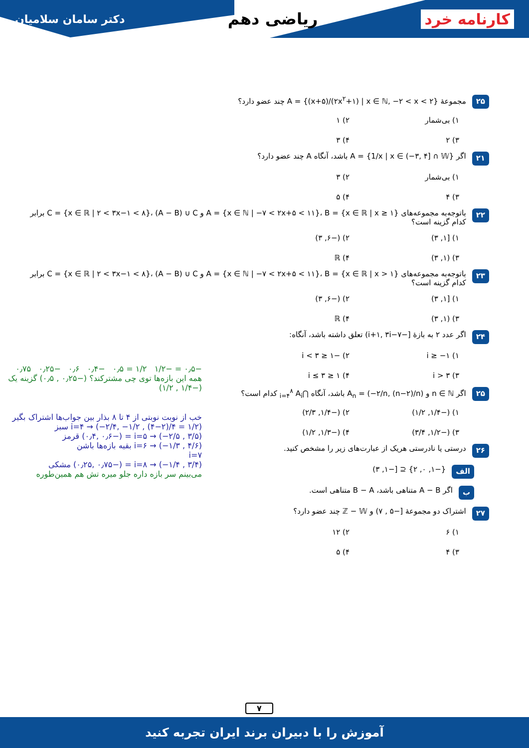کارنامه خرد ریاضی دهم
دکتر سامان سلامیان
۲۵
مجموعهٔ A = {(x+۵)/(۲x<sup>۲</sup>+۱) | x ∈ ℕ, −۲ < x < ۲} چند عضو دارد؟
۱) بی‌شمار
۲) ۱
۳) ۲
۴) ۳
۲۱
اگر A = {1/x | x ∈ (−۳, ۴] ∩ 𝕎} باشد، آنگاه A چند عضو دارد؟
۱) بی‌شمار
۲) ۳
۳) ۴
۴) ۵
۲۲
باتوجه‌به مجموعه‌های A = {x ∈ ℕ | −۷ < ۲x+۵ < ۱۱}، B = {x ∈ ℝ | x ≥ ۱} و C = {x ∈ ℝ | ۲ < ۳x−۱ < ۸}، (A − B) ∪ C برابر کدام گزینه است؟
۱) [۱, ۳)
۲) (−۶, ۳)
۳) (۱, ۳)
۴) ℝ
۲۳
باتوجه‌به مجموعه‌های A = {x ∈ ℕ | −۷ < ۲x+۵ < ۱۱}، B = {x ∈ ℝ | x > ۱} و C = {x ∈ ℝ | ۲ < ۳x−۱ < ۸}، (A − B) ∪ C برابر کدام گزینه است؟
۱) [۱, ۳)
۲) (−۶, ۳)
۳) (۱, ۳)
۴) ℝ
۲۴
اگر عدد ۲ به بازهٔ [−i+۱, ۳i−۷) تعلق داشته باشد، آنگاه:
۱) i ≥ −۱
۲) −۱ ≤ i < ۳
۳) i > ۳
۴) ۱ ≤ i ≤ ۳
۲۵
اگر n ∈ ℕ و A<sub>n</sub> = (−۲/n, (n−۲)/n) باشد، آنگاه ⋂<sub>i=۴</sub><sup>۸</sup> A<sub>i</sub> کدام است؟
۱) (−۱/۴, ۱/۲)
۲) (−۱/۴, ۲/۳)
۳) (−۱/۲, ۳/۴)
۴) (−۱/۳, ۱/۲)
۲۶
درستی یا نادرستی هریک از عبارت‌های زیر را مشخص کنید.
الف
{−۱, ۰, ۲} ⊆ [−۱, ۳)
ب
اگر A − B متناهی باشد، B − A متناهی است.
۲۷
اشتراک دو مجموعهٔ [−۵ , ۷) و ℤ − 𝕎 چند عضو دارد؟
۱) ۶
۲) ۱۲
۳) ۴
۴) ۵
−۰٫۵ = −۱/۲ ۱/۲ = ۰٫۵ −۰٫۴ ۰٫۶ −۰٫۲۵ ۰٫۷۵
همه این بازه‌ها توی چی مشترکند؟ (−۰٫۲۵ , ۰٫۵) گزینه یک (−۱/۴ , ۱/۲)
خب از نوبت نوبتی از ۴ تا ۸ بذار بین جواب‌ها اشتراک بگیر
i=۴ → (−۲/۴, −۱/۲ , (۴−۲)/۴ = ۱/۲) سبز
i=۵ → (−۲/۵ , ۳/۵) = (−۰٫۴, ۰٫۶) قرمز
i=۶ → (−۱/۳ , ۴/۶) بقیه بازه‌ها باشن
i=۷
i=۸ → (−۱/۴ , ۳/۴) = (−۰٫۲۵, ۰٫۷۵) مشکی
می‌بینم سر بازه داره جلو میره تش هم همین‌طوره
۷
آموزش را با دبیران برند ایران تجربه کنید